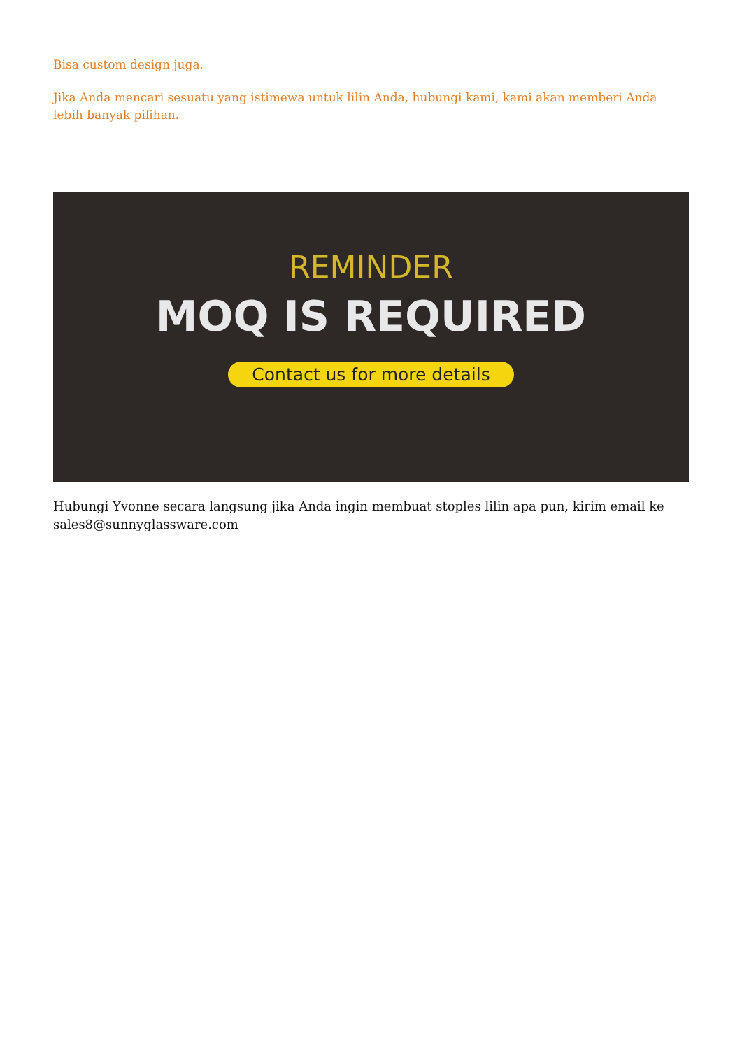Bisa custom design juga.
Jika Anda mencari sesuatu yang istimewa untuk lilin Anda, hubungi kami, kami akan memberi Anda lebih banyak pilihan.
REMINDER
MOQ IS REQUIRED
Contact us for more details
Hubungi Yvonne secara langsung jika Anda ingin membuat stoples lilin apa pun, kirim email ke sales8@sunnyglassware.com